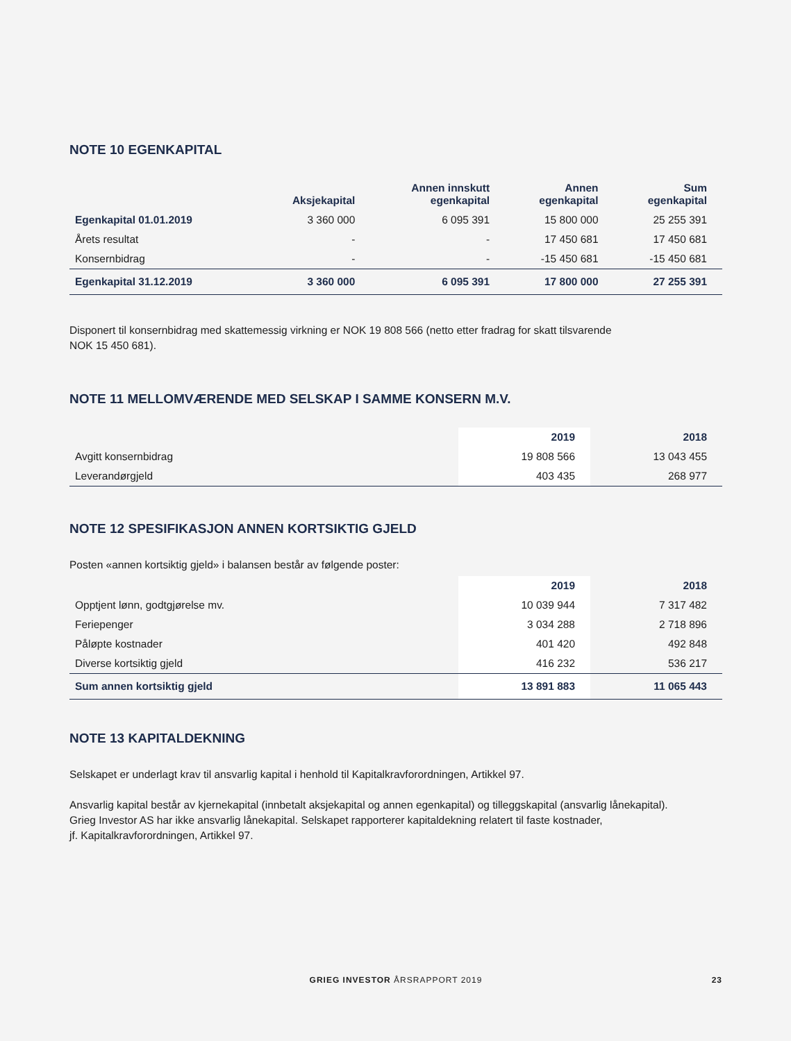NOTE 10 EGENKAPITAL
| | Aksjekapital | Annen innskutt egenkapital | Annen egenkapital | Sum egenkapital |
| --- | --- | --- | --- | --- |
| Egenkapital 01.01.2019 | 3 360 000 | 6 095 391 | 15 800 000 | 25 255 391 |
| Årets resultat | - | - | 17 450 681 | 17 450 681 |
| Konsernbidrag | - | - | -15 450 681 | -15 450 681 |
| Egenkapital 31.12.2019 | 3 360 000 | 6 095 391 | 17 800 000 | 27 255 391 |
Disponert til konsernbidrag med skattemessig virkning er NOK 19 808 566 (netto etter fradrag for skatt tilsvarende
NOK 15 450 681).
NOTE 11 MELLOMVÆRENDE MED SELSKAP I SAMME KONSERN M.V.
| | 2019 | 2018 |
| --- | --- | --- |
| Avgitt konsernbidrag | 19 808 566 | 13 043 455 |
| Leverandørgjeld | 403 435 | 268 977 |
NOTE 12 SPESIFIKASJON ANNEN KORTSIKTIG GJELD
Posten «annen kortsiktig gjeld» i balansen består av følgende poster:
| | 2019 | 2018 |
| --- | --- | --- |
| Opptjent lønn, godtgjørelse mv. | 10 039 944 | 7 317 482 |
| Feriepenger | 3 034 288 | 2 718 896 |
| Påløpte kostnader | 401 420 | 492 848 |
| Diverse kortsiktig gjeld | 416 232 | 536 217 |
| Sum annen kortsiktig gjeld | 13 891 883 | 11 065 443 |
NOTE 13 KAPITALDEKNING
Selskapet er underlagt krav til ansvarlig kapital i henhold til Kapitalkravforordningen, Artikkel 97.
Ansvarlig kapital består av kjernekapital (innbetalt aksjekapital og annen egenkapital) og tilleggskapital (ansvarlig lånekapital).
Grieg Investor AS har ikke ansvarlig lånekapital. Selskapet rapporterer kapitaldekning relatert til faste kostnader,
jf. Kapitalkravforordningen, Artikkel 97.
GRIEG INVESTOR ÅRSRAPPORT 2019
23